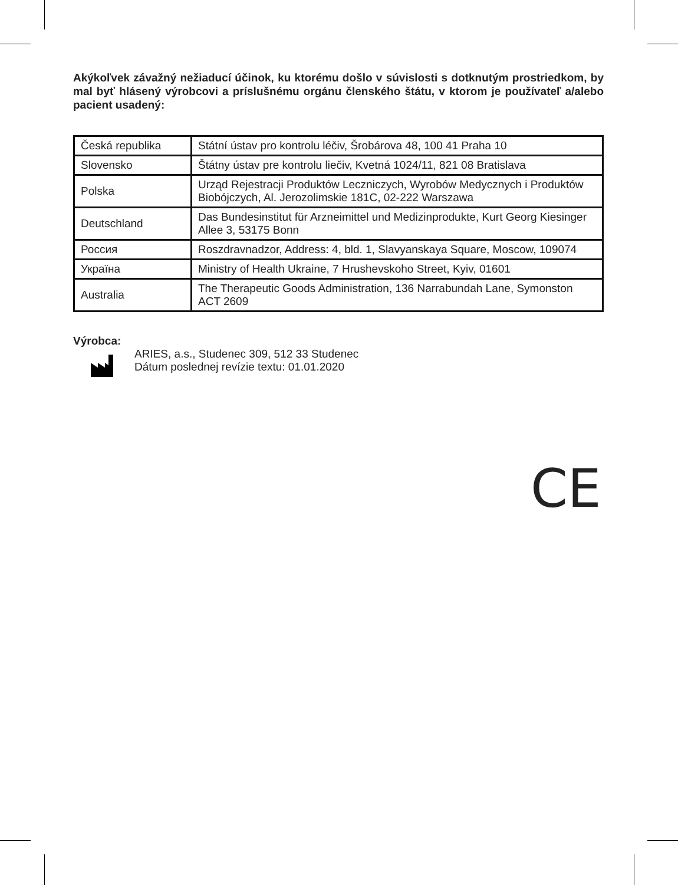Akýkoľvek závažný nežiaducí účinok, ku ktorému došlo v súvislosti s dotknutým prostriedkom, by mal byť hlásený výrobcovi a príslušnému orgánu členského štátu, v ktorom je používateľ a/alebo pacient usadený:
| Česká republika | Státní ústav pro kontrolu léčiv, Šrobárova 48, 100 41 Praha 10 |
| Slovensko | Štátny ústav pre kontrolu liečiv, Kvetná 1024/11, 821 08 Bratislava |
| Polska | Urząd Rejestracji Produktów Leczniczych, Wyrobów Medycznych i Produktów Biobójczych, Al. Jerozolimskie 181C, 02-222 Warszawa |
| Deutschland | Das Bundesinstitut für Arzneimittel und Medizinprodukte, Kurt Georg Kiesinger Allee 3, 53175 Bonn |
| Россия | Roszdravnadzor, Address: 4, bld. 1, Slavyanskaya Square, Moscow, 109074 |
| Україна | Ministry of Health Ukraine, 7 Hrushevskoho Street, Kyiv, 01601 |
| Australia | The Therapeutic Goods Administration, 136 Narrabundah Lane, Symonston ACT 2609 |
Výrobca:
ARIES, a.s., Studenec 309, 512 33 Studenec
Dátum poslednej revízie textu: 01.01.2020
CE